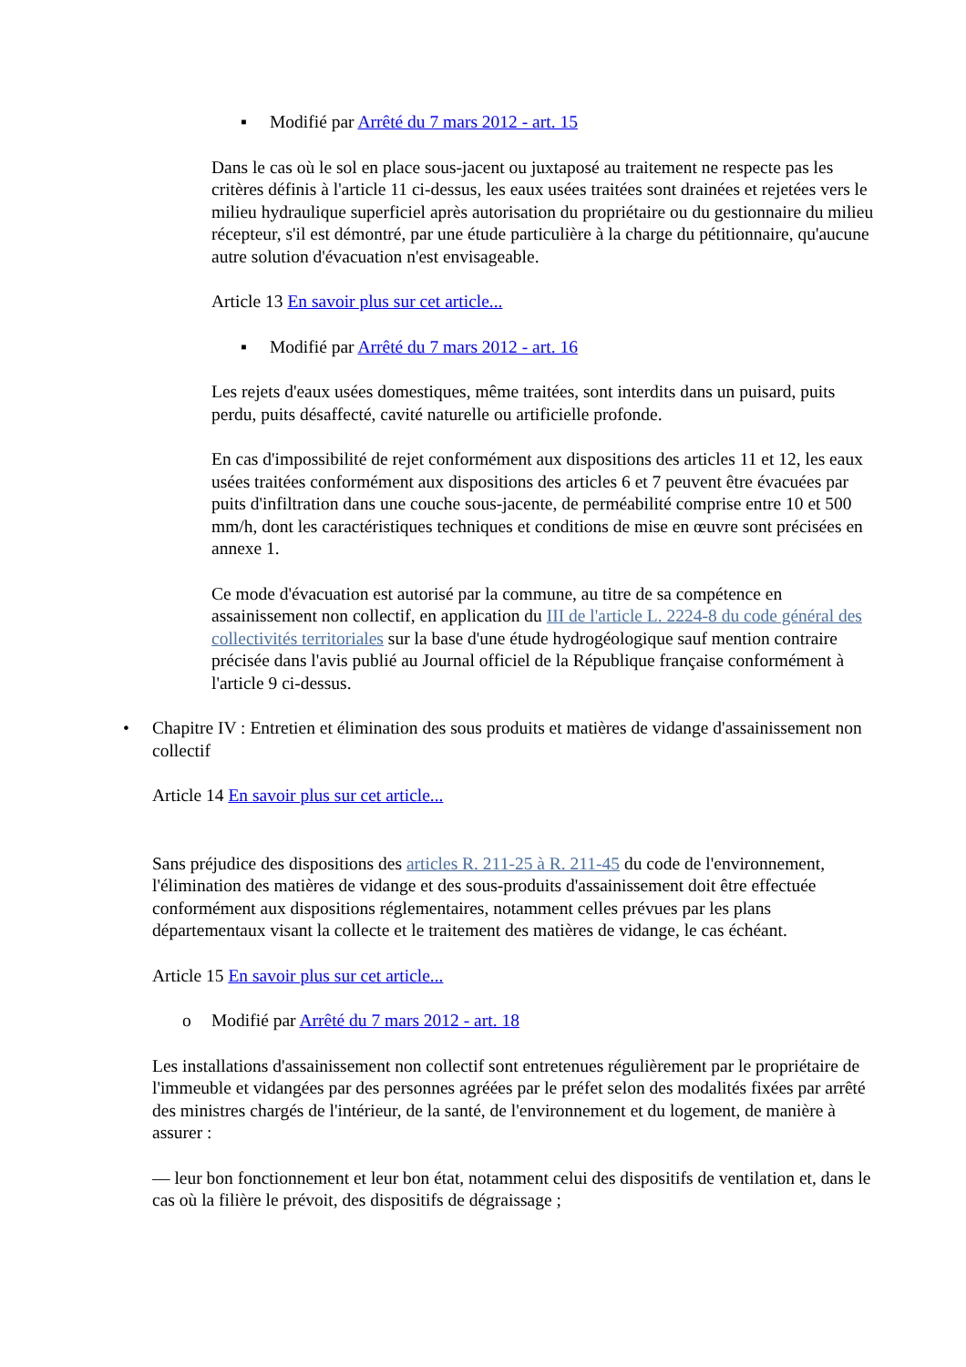▪ Modifié par Arrêté du 7 mars 2012 - art. 15
Dans le cas où le sol en place sous-jacent ou juxtaposé au traitement ne respecte pas les critères définis à l'article 11 ci-dessus, les eaux usées traitées sont drainées et rejetées vers le milieu hydraulique superficiel après autorisation du propriétaire ou du gestionnaire du milieu récepteur, s'il est démontré, par une étude particulière à la charge du pétitionnaire, qu'aucune autre solution d'évacuation n'est envisageable.
Article 13 En savoir plus sur cet article...
▪ Modifié par Arrêté du 7 mars 2012 - art. 16
Les rejets d'eaux usées domestiques, même traitées, sont interdits dans un puisard, puits perdu, puits désaffecté, cavité naturelle ou artificielle profonde.
En cas d'impossibilité de rejet conformément aux dispositions des articles 11 et 12, les eaux usées traitées conformément aux dispositions des articles 6 et 7 peuvent être évacuées par puits d'infiltration dans une couche sous-jacente, de perméabilité comprise entre 10 et 500 mm/h, dont les caractéristiques techniques et conditions de mise en œuvre sont précisées en annexe 1.
Ce mode d'évacuation est autorisé par la commune, au titre de sa compétence en assainissement non collectif, en application du III de l'article L. 2224-8 du code général des collectivités territoriales sur la base d'une étude hydrogéologique sauf mention contraire précisée dans l'avis publié au Journal officiel de la République française conformément à l'article 9 ci-dessus.
• Chapitre IV : Entretien et élimination des sous produits et matières de vidange d'assainissement non collectif
Article 14 En savoir plus sur cet article...
Sans préjudice des dispositions des articles R. 211-25 à R. 211-45 du code de l'environnement, l'élimination des matières de vidange et des sous-produits d'assainissement doit être effectuée conformément aux dispositions réglementaires, notamment celles prévues par les plans départementaux visant la collecte et le traitement des matières de vidange, le cas échéant.
Article 15 En savoir plus sur cet article...
o Modifié par Arrêté du 7 mars 2012 - art. 18
Les installations d'assainissement non collectif sont entretenues régulièrement par le propriétaire de l'immeuble et vidangées par des personnes agréées par le préfet selon des modalités fixées par arrêté des ministres chargés de l'intérieur, de la santé, de l'environnement et du logement, de manière à assurer :
— leur bon fonctionnement et leur bon état, notamment celui des dispositifs de ventilation et, dans le cas où la filière le prévoit, des dispositifs de dégraissage ;